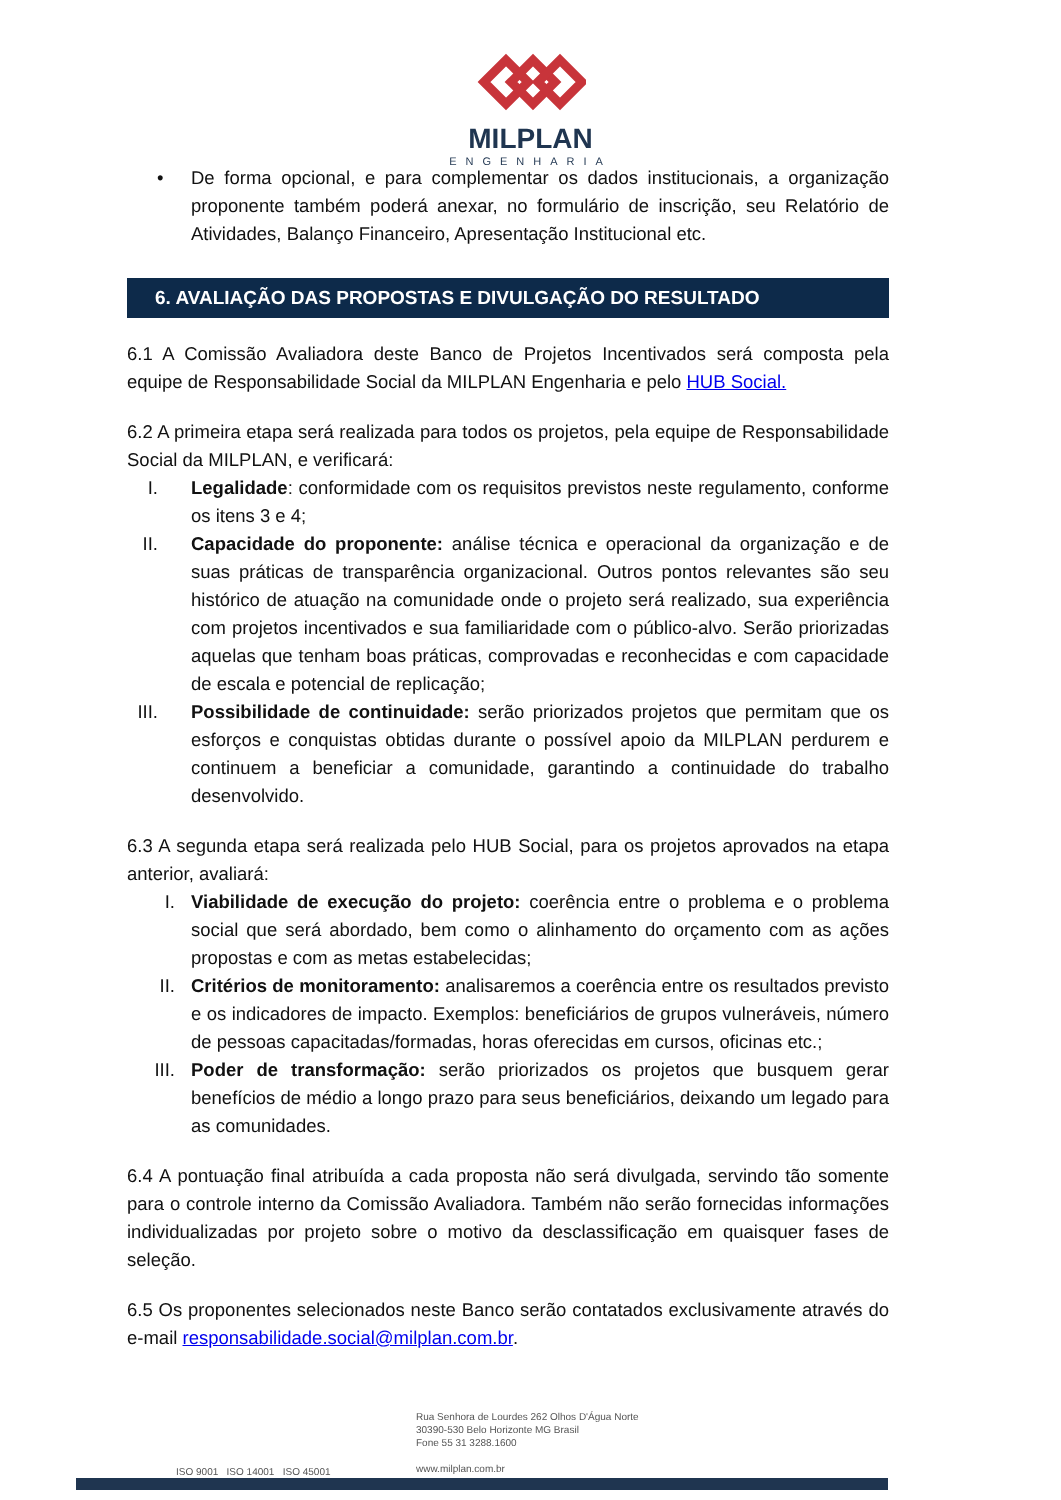MILPLAN
ENGENHARIA
• De forma opcional, e para complementar os dados institucionais, a organização proponente também poderá anexar, no formulário de inscrição, seu Relatório de Atividades, Balanço Financeiro, Apresentação Institucional etc.
6. AVALIAÇÃO DAS PROPOSTAS E DIVULGAÇÃO DO RESULTADO
6.1 A Comissão Avaliadora deste Banco de Projetos Incentivados será composta pela equipe de Responsabilidade Social da MILPLAN Engenharia e pelo HUB Social.
6.2 A primeira etapa será realizada para todos os projetos, pela equipe de Responsabilidade Social da MILPLAN, e verificará:
I. Legalidade: conformidade com os requisitos previstos neste regulamento, conforme os itens 3 e 4;
II. Capacidade do proponente: análise técnica e operacional da organização e de suas práticas de transparência organizacional. Outros pontos relevantes são seu histórico de atuação na comunidade onde o projeto será realizado, sua experiência com projetos incentivados e sua familiaridade com o público-alvo. Serão priorizadas aquelas que tenham boas práticas, comprovadas e reconhecidas e com capacidade de escala e potencial de replicação;
III. Possibilidade de continuidade: serão priorizados projetos que permitam que os esforços e conquistas obtidas durante o possível apoio da MILPLAN perdurem e continuem a beneficiar a comunidade, garantindo a continuidade do trabalho desenvolvido.
6.3 A segunda etapa será realizada pelo HUB Social, para os projetos aprovados na etapa anterior, avaliará:
I. Viabilidade de execução do projeto: coerência entre o problema e o problema social que será abordado, bem como o alinhamento do orçamento com as ações propostas e com as metas estabelecidas;
II. Critérios de monitoramento: analisaremos a coerência entre os resultados previsto e os indicadores de impacto. Exemplos: beneficiários de grupos vulneráveis, número de pessoas capacitadas/formadas, horas oferecidas em cursos, oficinas etc.;
III. Poder de transformação: serão priorizados os projetos que busquem gerar benefícios de médio a longo prazo para seus beneficiários, deixando um legado para as comunidades.
6.4 A pontuação final atribuída a cada proposta não será divulgada, servindo tão somente para o controle interno da Comissão Avaliadora. Também não serão fornecidas informações individualizadas por projeto sobre o motivo da desclassificação em quaisquer fases de seleção.
6.5 Os proponentes selecionados neste Banco serão contatados exclusivamente através do e-mail responsabilidade.social@milplan.com.br.
Rua Senhora de Lourdes 262 Olhos D'Água Norte
30390-530 Belo Horizonte MG Brasil
Fone 55 31 3288.1600
www.milplan.com.br
ISO 9001 ISO 14001 ISO 45001